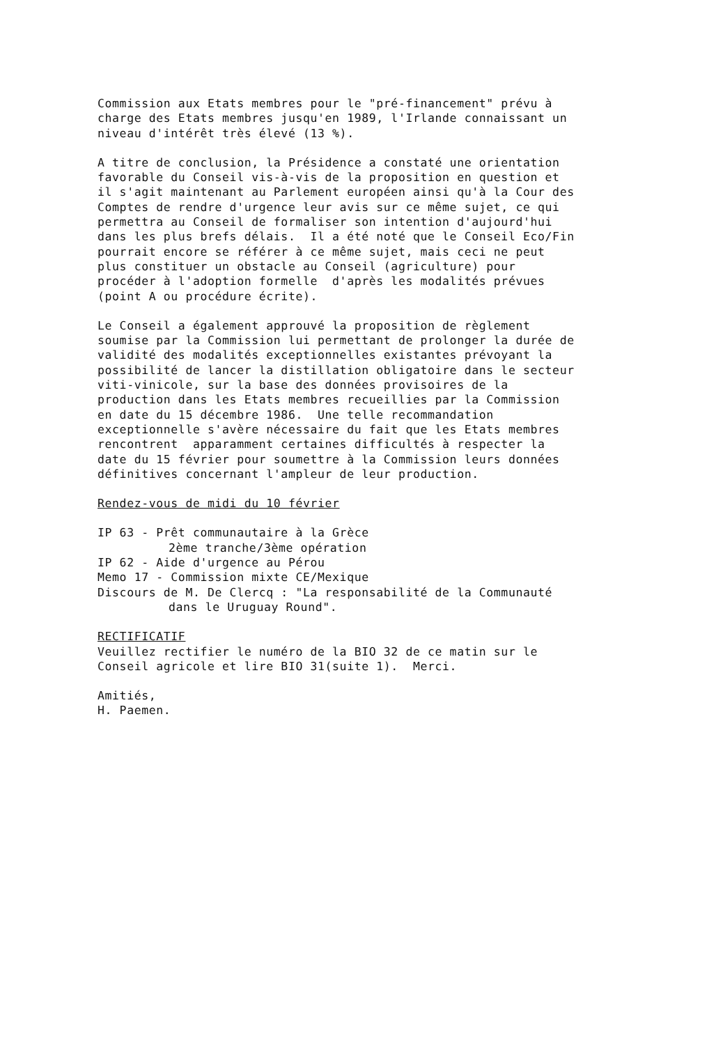Commission aux Etats membres pour le "pré-financement" prévu à charge des Etats membres jusqu'en 1989, l'Irlande connaissant un niveau d'intérêt très élevé (13 %).
A titre de conclusion, la Présidence a constaté une orientation favorable du Conseil vis-à-vis de la proposition en question et il s'agit maintenant au Parlement européen ainsi qu'à la Cour des Comptes de rendre d'urgence leur avis sur ce même sujet, ce qui permettra au Conseil de formaliser son intention d'aujourd'hui dans les plus brefs délais. Il a été noté que le Conseil Eco/Fin pourrait encore se référer à ce même sujet, mais ceci ne peut plus constituer un obstacle au Conseil (agriculture) pour procéder à l'adoption formelle d'après les modalités prévues (point A ou procédure écrite).
Le Conseil a également approuvé la proposition de règlement soumise par la Commission lui permettant de prolonger la durée de validité des modalités exceptionnelles existantes prévoyant la possibilité de lancer la distillation obligatoire dans le secteur viti-vinicole, sur la base des données provisoires de la production dans les Etats membres recueillies par la Commission en date du 15 décembre 1986. Une telle recommandation exceptionnelle s'avère nécessaire du fait que les Etats membres rencontrent apparamment certaines difficultés à respecter la date du 15 février pour soumettre à la Commission leurs données définitives concernant l'ampleur de leur production.
Rendez-vous de midi du 10 février
IP 63 - Prêt communautaire à la Grèce 2ème tranche/3ème opération IP 62 - Aide d'urgence au Pérou Memo 17 - Commission mixte CE/Mexique Discours de M. De Clercq : "La responsabilité de la Communauté dans le Uruguay Round".
RECTIFICATIF Veuillez rectifier le numéro de la BIO 32 de ce matin sur le Conseil agricole et lire BIO 31(suite 1). Merci.
Amitiés, H. Paemen.